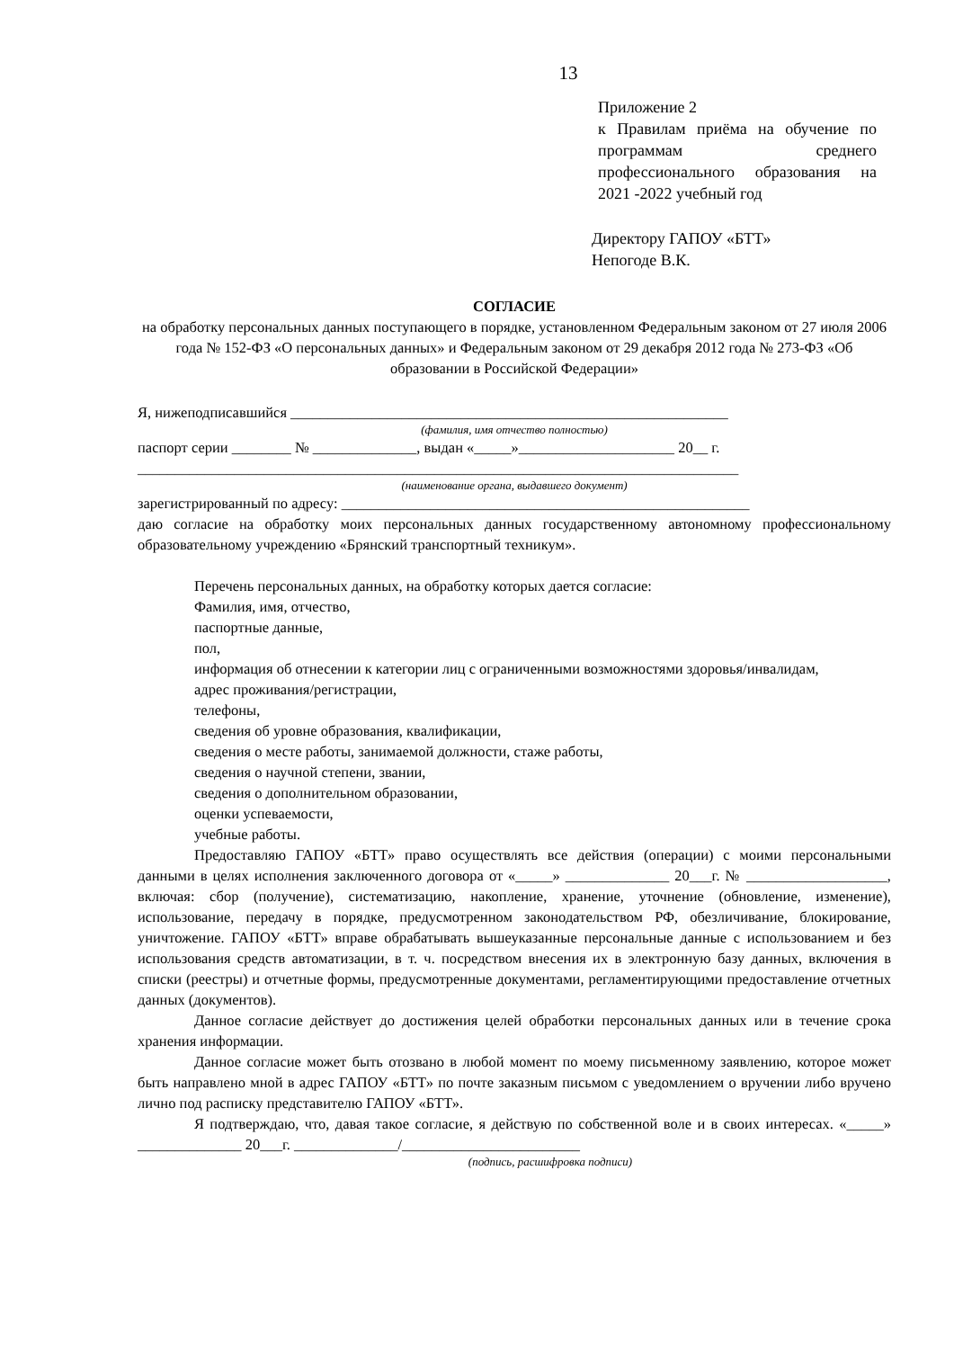13
Приложение 2
к Правилам приёма на обучение по программам среднего профессионального образования на 2021 -2022 учебный год
Директору ГАПОУ «БТТ»
Непогоде В.К.
СОГЛАСИЕ
на обработку персональных данных поступающего в порядке, установленном Федеральным законом от 27 июля 2006 года № 152-ФЗ «О персональных данных» и Федеральным законом от 29 декабря 2012 года № 273-ФЗ «Об образовании в Российской Федерации»
Я, нижеподписавшийся ___________________________________________________________
(фамилия, имя отчество полностью)
паспорт серии ________ № ______________, выдан «_____»_____________________ 20__ г.
_________________________________________________________________________________
(наименование органа, выдавшего документ)
зарегистрированный по адресу: _______________________________________________________
даю согласие на обработку моих персональных данных государственному автономному профессиональному образовательному учреждению «Брянский транспортный техникум».
Перечень персональных данных, на обработку которых дается согласие:
Фамилия, имя, отчество,
паспортные данные,
пол,
информация об отнесении к категории лиц с ограниченными возможностями здоровья/инвалидам,
адрес проживания/регистрации,
телефоны,
сведения об уровне образования, квалификации,
сведения о месте работы, занимаемой должности, стаже работы,
сведения о научной степени, звании,
сведения о дополнительном образовании,
оценки успеваемости,
учебные работы.
Предоставляю ГАПОУ «БТТ» право осуществлять все действия (операции) с моими персональными данными в целях исполнения заключенного договора от «_____» ______________ 20___г. № ___________________, включая: сбор (получение), систематизацию, накопление, хранение, уточнение (обновление, изменение), использование, передачу в порядке, предусмотренном законодательством РФ, обезличивание, блокирование, уничтожение. ГАПОУ «БТТ» вправе обрабатывать вышеуказанные персональные данные с использованием и без использования средств автоматизации, в т. ч. посредством внесения их в электронную базу данных, включения в списки (реестры) и отчетные формы, предусмотренные документами, регламентирующими предоставление отчетных данных (документов).
Данное согласие действует до достижения целей обработки персональных данных или в течение срока хранения информации.
Данное согласие может быть отозвано в любой момент по моему письменному заявлению, которое может быть направлено мной в адрес ГАПОУ «БТТ» по почте заказным письмом с уведомлением о вручении либо вручено лично под расписку представителю ГАПОУ «БТТ».
Я подтверждаю, что, давая такое согласие, я действую по собственной воле и в своих интересах. «_____» ______________ 20___г. ______________/________________________
(подпись, расшифровка подписи)